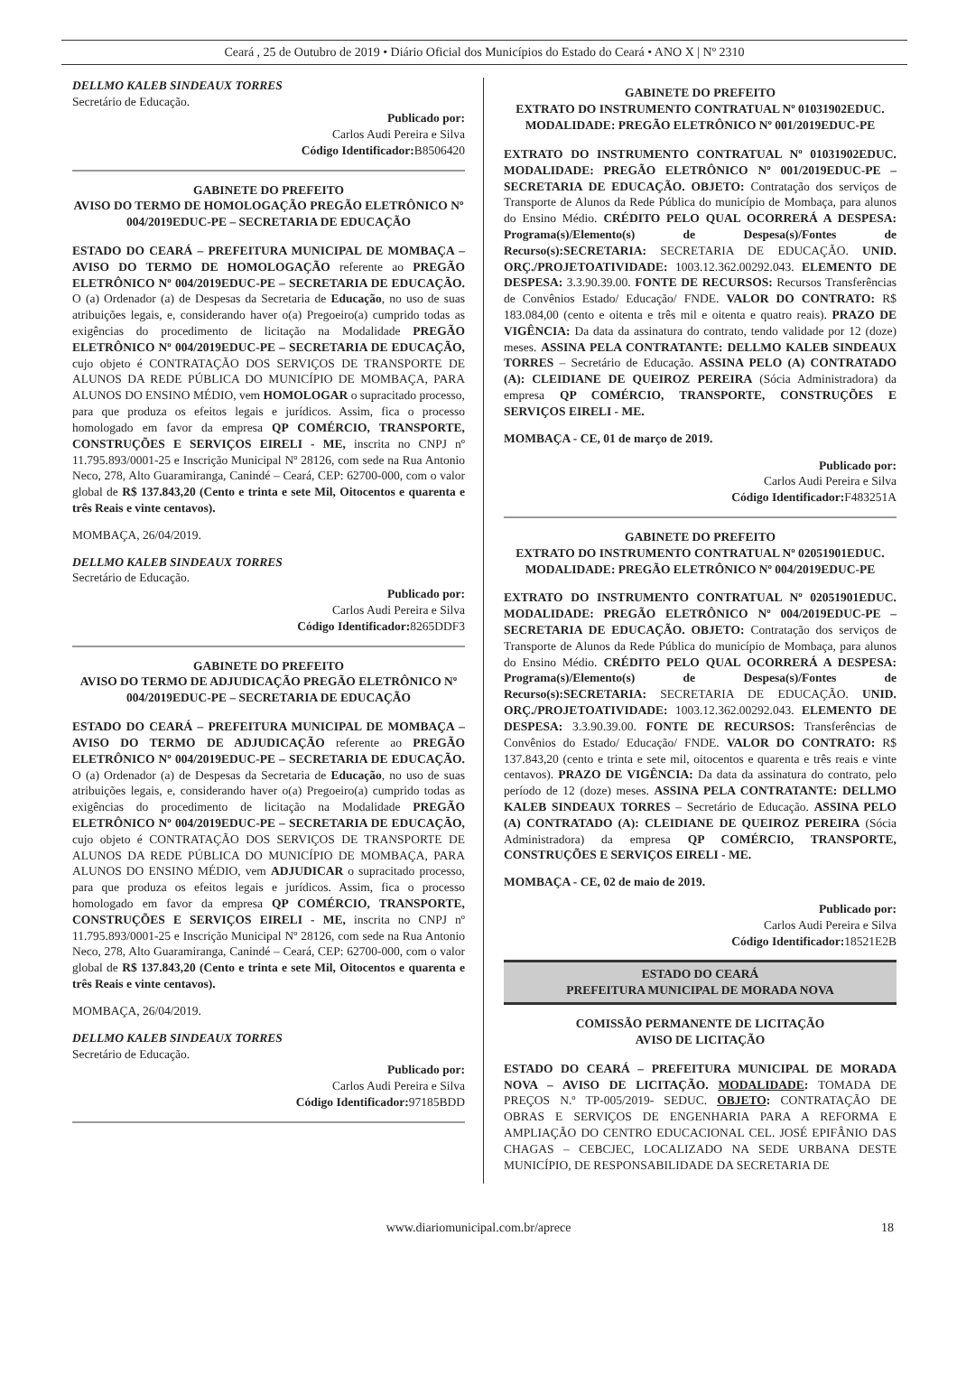Ceará , 25 de Outubro de 2019 • Diário Oficial dos Municípios do Estado do Ceará • ANO X | Nº 2310
DELLMO KALEB SINDEAUX TORRES
Secretário de Educação.
Publicado por:
Carlos Audi Pereira e Silva
Código Identificador: B8506420
GABINETE DO PREFEITO
AVISO DO TERMO DE HOMOLOGAÇÃO PREGÃO ELETRÔNICO Nº 004/2019EDUC-PE – SECRETARIA DE EDUCAÇÃO
ESTADO DO CEARÁ – PREFEITURA MUNICIPAL DE MOMBAÇA – AVISO DO TERMO DE HOMOLOGAÇÃO referente ao PREGÃO ELETRÔNICO Nº 004/2019EDUC-PE – SECRETARIA DE EDUCAÇÃO. O (a) Ordenador (a) de Despesas da Secretaria de Educação, no uso de suas atribuições legais, e, considerando haver o(a) Pregoeiro(a) cumprido todas as exigências do procedimento de licitação na Modalidade PREGÃO ELETRÔNICO Nº 004/2019EDUC-PE – SECRETARIA DE EDUCAÇÃO, cujo objeto é CONTRATAÇÃO DOS SERVIÇOS DE TRANSPORTE DE ALUNOS DA REDE PÚBLICA DO MUNICÍPIO DE MOMBAÇA, PARA ALUNOS DO ENSINO MÉDIO, vem HOMOLOGAR o supracitado processo, para que produza os efeitos legais e jurídicos. Assim, fica o processo homologado em favor da empresa QP COMÉRCIO, TRANSPORTE, CONSTRUÇÕES E SERVIÇOS EIRELI - ME, inscrita no CNPJ nº 11.795.893/0001-25 e Inscrição Municipal Nº 28126, com sede na Rua Antonio Neco, 278, Alto Guaramiranga, Canindé – Ceará, CEP: 62700-000, com o valor global de R$ 137.843,20 (Cento e trinta e sete Mil, Oitocentos e quarenta e três Reais e vinte centavos).
MOMBAÇA, 26/04/2019.
DELLMO KALEB SINDEAUX TORRES
Secretário de Educação.
Publicado por:
Carlos Audi Pereira e Silva
Código Identificador: 8265DDF3
GABINETE DO PREFEITO
AVISO DO TERMO DE ADJUDICAÇÃO PREGÃO ELETRÔNICO Nº 004/2019EDUC-PE – SECRETARIA DE EDUCAÇÃO
ESTADO DO CEARÁ – PREFEITURA MUNICIPAL DE MOMBAÇA – AVISO DO TERMO DE ADJUDICAÇÃO referente ao PREGÃO ELETRÔNICO Nº 004/2019EDUC-PE – SECRETARIA DE EDUCAÇÃO. O (a) Ordenador (a) de Despesas da Secretaria de Educação, no uso de suas atribuições legais, e, considerando haver o(a) Pregoeiro(a) cumprido todas as exigências do procedimento de licitação na Modalidade PREGÃO ELETRÔNICO Nº 004/2019EDUC-PE – SECRETARIA DE EDUCAÇÃO, cujo objeto é CONTRATAÇÃO DOS SERVIÇOS DE TRANSPORTE DE ALUNOS DA REDE PÚBLICA DO MUNICÍPIO DE MOMBAÇA, PARA ALUNOS DO ENSINO MÉDIO, vem ADJUDICAR o supracitado processo, para que produza os efeitos legais e jurídicos. Assim, fica o processo homologado em favor da empresa QP COMÉRCIO, TRANSPORTE, CONSTRUÇÕES E SERVIÇOS EIRELI - ME, inscrita no CNPJ nº 11.795.893/0001-25 e Inscrição Municipal Nº 28126, com sede na Rua Antonio Neco, 278, Alto Guaramiranga, Canindé – Ceará, CEP: 62700-000, com o valor global de R$ 137.843,20 (Cento e trinta e sete Mil, Oitocentos e quarenta e três Reais e vinte centavos).
MOMBAÇA, 26/04/2019.
DELLMO KALEB SINDEAUX TORRES
Secretário de Educação.
Publicado por:
Carlos Audi Pereira e Silva
Código Identificador: 97185BDD
GABINETE DO PREFEITO
EXTRATO DO INSTRUMENTO CONTRATUAL Nº 01031902EDUC. MODALIDADE: PREGÃO ELETRÔNICO Nº 001/2019EDUC-PE
EXTRATO DO INSTRUMENTO CONTRATUAL Nº 01031902EDUC. MODALIDADE: PREGÃO ELETRÔNICO Nº 001/2019EDUC-PE – SECRETARIA DE EDUCAÇÃO. OBJETO: Contratação dos serviços de Transporte de Alunos da Rede Pública do município de Mombaça, para alunos do Ensino Médio. CRÉDITO PELO QUAL OCORRERÁ A DESPESA: Programa(s)/Elemento(s) de Despesa(s)/Fontes de Recurso(s):SECRETARIA: SECRETARIA DE EDUCAÇÃO. UNID. ORÇ./PROJETOATIVIDADE: 1003.12.362.00292.043. ELEMENTO DE DESPESA: 3.3.90.39.00. FONTE DE RECURSOS: Recursos Transferências de Convênios Estado/ Educação/ FNDE. VALOR DO CONTRATO: R$ 183.084,00 (cento e oitenta e três mil e oitenta e quatro reais). PRAZO DE VIGÊNCIA: Da data da assinatura do contrato, tendo validade por 12 (doze) meses. ASSINA PELA CONTRATANTE: DELLMO KALEB SINDEAUX TORRES – Secretário de Educação. ASSINA PELO (A) CONTRATADO (A): CLEIDIANE DE QUEIROZ PEREIRA (Sócia Administradora) da empresa QP COMÉRCIO, TRANSPORTE, CONSTRUÇÕES E SERVIÇOS EIRELI - ME.
MOMBAÇA - CE, 01 de março de 2019.
Publicado por:
Carlos Audi Pereira e Silva
Código Identificador: F483251A
GABINETE DO PREFEITO
EXTRATO DO INSTRUMENTO CONTRATUAL Nº 02051901EDUC. MODALIDADE: PREGÃO ELETRÔNICO Nº 004/2019EDUC-PE
EXTRATO DO INSTRUMENTO CONTRATUAL Nº 02051901EDUC. MODALIDADE: PREGÃO ELETRÔNICO Nº 004/2019EDUC-PE – SECRETARIA DE EDUCAÇÃO. OBJETO: Contratação dos serviços de Transporte de Alunos da Rede Pública do município de Mombaça, para alunos do Ensino Médio. CRÉDITO PELO QUAL OCORRERÁ A DESPESA: Programa(s)/Elemento(s) de Despesa(s)/Fontes de Recurso(s):SECRETARIA: SECRETARIA DE EDUCAÇÃO. UNID. ORÇ./PROJETOATIVIDADE: 1003.12.362.00292.043. ELEMENTO DE DESPESA: 3.3.90.39.00. FONTE DE RECURSOS: Transferências de Convênios do Estado/ Educação/ FNDE. VALOR DO CONTRATO: R$ 137.843,20 (cento e trinta e sete mil, oitocentos e quarenta e três reais e vinte centavos). PRAZO DE VIGÊNCIA: Da data da assinatura do contrato, pelo período de 12 (doze) meses. ASSINA PELA CONTRATANTE: DELLMO KALEB SINDEAUX TORRES – Secretário de Educação. ASSINA PELO (A) CONTRATADO (A): CLEIDIANE DE QUEIROZ PEREIRA (Sócia Administradora) da empresa QP COMÉRCIO, TRANSPORTE, CONSTRUÇÕES E SERVIÇOS EIRELI - ME.
MOMBAÇA - CE, 02 de maio de 2019.
Publicado por:
Carlos Audi Pereira e Silva
Código Identificador: 18521E2B
ESTADO DO CEARÁ
PREFEITURA MUNICIPAL DE MORADA NOVA
COMISSÃO PERMANENTE DE LICITAÇÃO
AVISO DE LICITAÇÃO
ESTADO DO CEARÁ – PREFEITURA MUNICIPAL DE MORADA NOVA – AVISO DE LICITAÇÃO. MODALIDADE: TOMADA DE PREÇOS N.º TP-005/2019- SEDUC. OBJETO: CONTRATAÇÃO DE OBRAS E SERVIÇOS DE ENGENHARIA PARA A REFORMA E AMPLIAÇÃO DO CENTRO EDUCACIONAL CEL. JOSÉ EPIFÂNIO DAS CHAGAS – CEBCJEC, LOCALIZADO NA SEDE URBANA DESTE MUNICÍPIO, DE RESPONSABILIDADE DA SECRETARIA DE
www.diariomunicipal.com.br/aprece 18